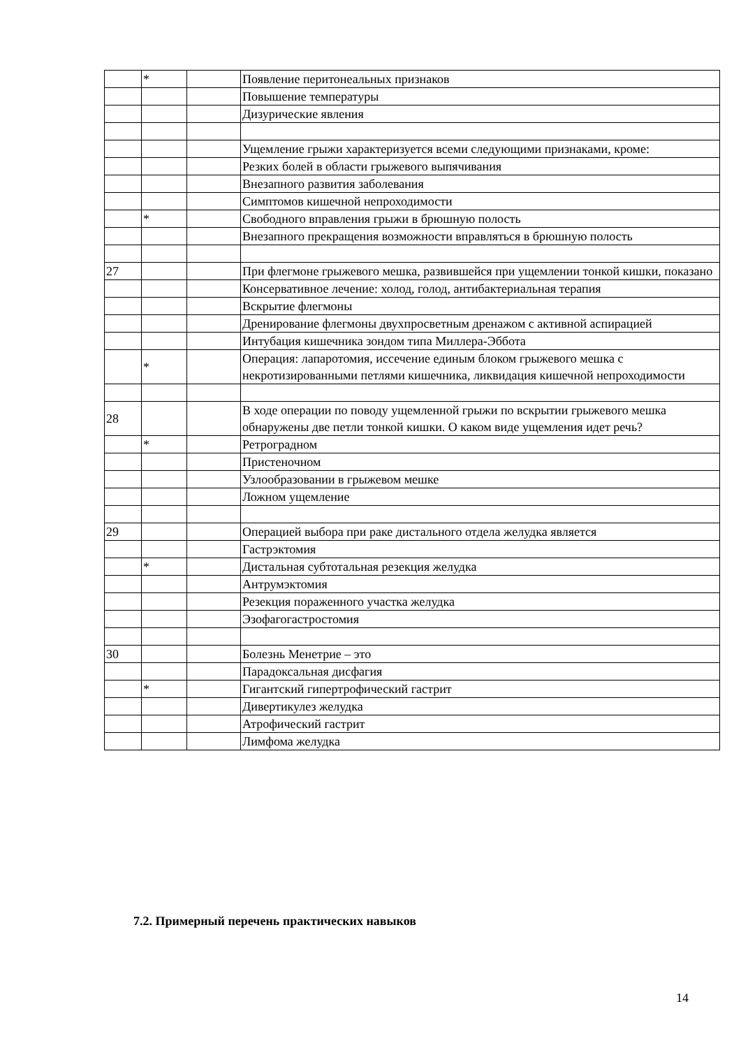| | * | | Появление перитонеальных признаков |
| | | | Повышение температуры |
| | | | Дизурические явления |
| | | | Ущемление грыжи характеризуется всеми следующими признаками, кроме: |
| | | | Резких болей в области грыжевого выпячивания |
| | | | Внезапного развития заболевания |
| | | | Симптомов кишечной непроходимости |
| | * | | Свободного вправления грыжи в брюшную полость |
| | | | Внезапного прекращения возможности вправляться в брюшную полость |
| 27 | | | При флегмоне грыжевого мешка, развившейся при ущемлении тонкой кишки, показано |
| | | | Консервативное лечение: холод, голод, антибактериальная терапия |
| | | | Вскрытие флегмоны |
| | | | Дренирование флегмоны двухпросветным дренажом с активной аспирацией |
| | | | Интубация кишечника зондом типа Миллера-Эббота |
| | * | | Операция: лапаротомия, иссечение единым блоком грыжевого мешка с некротизированными петлями кишечника, ликвидация кишечной непроходимости |
| 28 | | | В ходе операции по поводу ущемленной грыжи по вскрытии грыжевого мешка обнаружены две петли тонкой кишки. О каком виде ущемления идет речь? |
| | * | | Ретроградном |
| | | | Пристеночном |
| | | | Узлообразовании в грыжевом мешке |
| | | | Ложном ущемление |
| 29 | | | Операцией выбора при раке дистального отдела желудка является |
| | | | Гастрэктомия |
| | * | | Дистальная субтотальная резекция желудка |
| | | | Антрумэктомия |
| | | | Резекция пораженного участка желудка |
| | | | Эзофагогастростомия |
| 30 | | | Болезнь Менетрие – это |
| | | | Парадоксальная дисфагия |
| | * | | Гигантский гипертрофический гастрит |
| | | | Дивертикулез желудка |
| | | | Атрофический гастрит |
| | | | Лимфома желудка |
7.2. Примерный перечень практических навыков
14